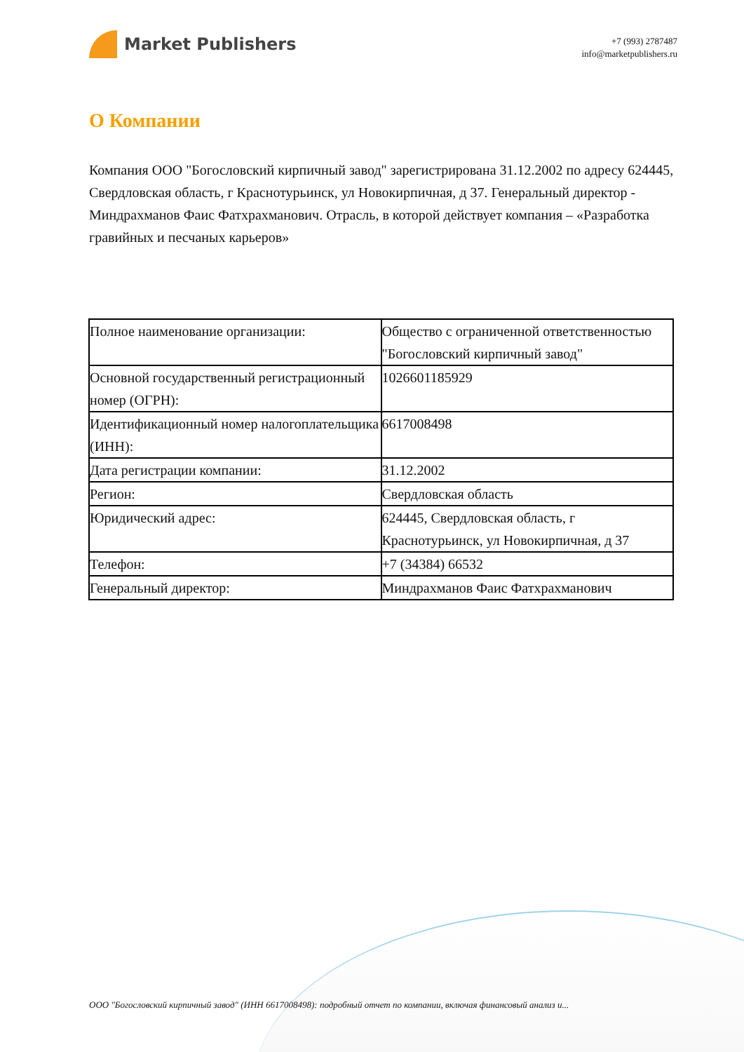Market Publishers
+7 (993) 2787487
info@marketpublishers.ru
О Компании
Компания ООО "Богословский кирпичный завод" зарегистрирована 31.12.2002 по адресу 624445, Свердловская область, г Краснотурьинск, ул Новокирпичная, д 37. Генеральный директор - Миндрахманов Фаис Фатхрахманович. Отрасль, в которой действует компания – «Разработка гравийных и песчаных карьеров»
| Полное наименование организации: | Общество с ограниченной ответственностью "Богословский кирпичный завод" |
| Основной государственный регистрационный номер (ОГРН): | 1026601185929 |
| Идентификационный номер налогоплательщика (ИНН): | 6617008498 |
| Дата регистрации компании: | 31.12.2002 |
| Регион: | Свердловская область |
| Юридический адрес: | 624445, Свердловская область, г Краснотурьинск, ул Новокирпичная, д 37 |
| Телефон: | +7 (34384) 66532 |
| Генеральный директор: | Миндрахманов Фаис Фатхрахманович |
ООО "Богословский кирпичный завод" (ИНН 6617008498): подробный отчет по компании, включая финансовый анализ и...